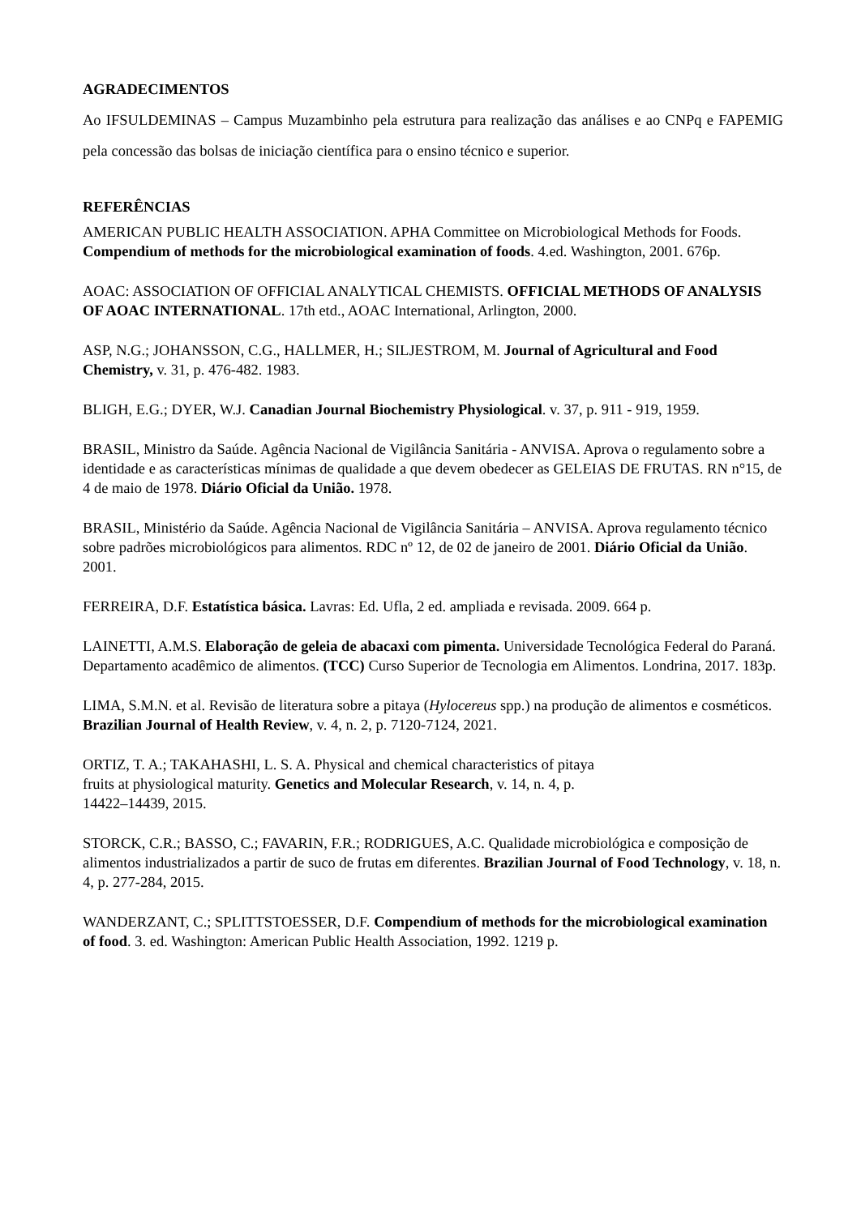AGRADECIMENTOS
Ao IFSULDEMINAS – Campus Muzambinho pela estrutura para realização das análises e ao CNPq e FAPEMIG pela concessão das bolsas de iniciação científica para o ensino técnico e superior.
REFERÊNCIAS
AMERICAN PUBLIC HEALTH ASSOCIATION. APHA Committee on Microbiological Methods for Foods. Compendium of methods for the microbiological examination of foods. 4.ed. Washington, 2001. 676p.
AOAC: ASSOCIATION OF OFFICIAL ANALYTICAL CHEMISTS. OFFICIAL METHODS OF ANALYSIS OF AOAC INTERNATIONAL. 17th etd., AOAC International, Arlington, 2000.
ASP, N.G.; JOHANSSON, C.G., HALLMER, H.; SILJESTROM, M. Journal of Agricultural and Food Chemistry, v. 31, p. 476-482. 1983.
BLIGH, E.G.; DYER, W.J. Canadian Journal Biochemistry Physiological. v. 37, p. 911 - 919, 1959.
BRASIL, Ministro da Saúde. Agência Nacional de Vigilância Sanitária - ANVISA. Aprova o regulamento sobre a identidade e as características mínimas de qualidade a que devem obedecer as GELEIAS DE FRUTAS. RN n°15, de 4 de maio de 1978. Diário Oficial da União. 1978.
BRASIL, Ministério da Saúde. Agência Nacional de Vigilância Sanitária – ANVISA. Aprova regulamento técnico sobre padrões microbiológicos para alimentos. RDC nº 12, de 02 de janeiro de 2001. Diário Oficial da União. 2001.
FERREIRA, D.F. Estatística básica. Lavras: Ed. Ufla, 2 ed. ampliada e revisada. 2009. 664 p.
LAINETTI, A.M.S. Elaboração de geleia de abacaxi com pimenta. Universidade Tecnológica Federal do Paraná. Departamento acadêmico de alimentos. (TCC) Curso Superior de Tecnologia em Alimentos. Londrina, 2017. 183p.
LIMA, S.M.N. et al. Revisão de literatura sobre a pitaya (Hylocereus spp.) na produção de alimentos e cosméticos. Brazilian Journal of Health Review, v. 4, n. 2, p. 7120-7124, 2021.
ORTIZ, T. A.; TAKAHASHI, L. S. A. Physical and chemical characteristics of pitaya
fruits at physiological maturity. Genetics and Molecular Research, v. 14, n. 4, p.
14422–14439, 2015.
STORCK, C.R.; BASSO, C.; FAVARIN, F.R.; RODRIGUES, A.C. Qualidade microbiológica e composição de alimentos industrializados a partir de suco de frutas em diferentes. Brazilian Journal of Food Technology, v. 18, n. 4, p. 277-284, 2015.
WANDERZANT, C.; SPLITTSTOESSER, D.F. Compendium of methods for the microbiological examination of food. 3. ed. Washington: American Public Health Association, 1992. 1219 p.